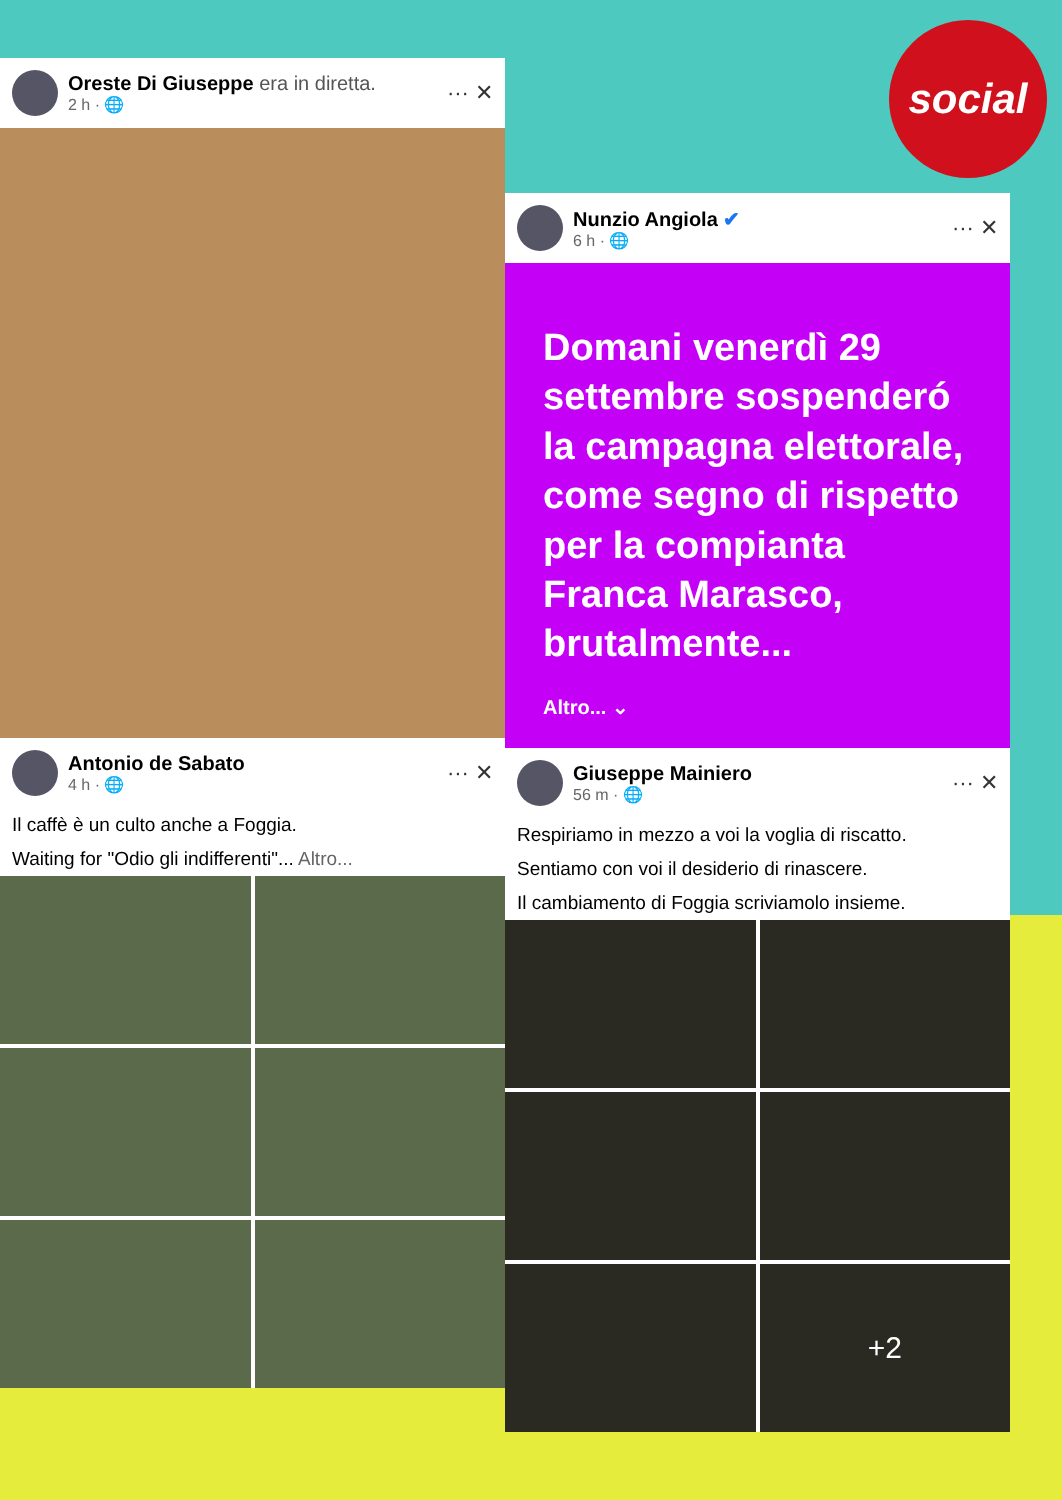social
Oreste Di Giuseppe era in diretta.
2 h · 🌐
··· ✕
Antonio de Sabato
4 h · 🌐
··· ✕
Il caffè è un culto anche a Foggia.
Waiting for "Odio gli indifferenti"... Altro...
Nunzio Angiola ✔
6 h · 🌐
··· ✕
Domani venerdì 29 settembre sospenderó la campagna elettorale, come segno di rispetto per la compianta Franca Marasco, brutalmente...
Altro... ⌄
Giuseppe Mainiero
56 m · 🌐
··· ✕
Respiriamo in mezzo a voi la voglia di riscatto.
Sentiamo con voi il desiderio di rinascere.
Il cambiamento di Foggia scriviamolo insieme.
+2